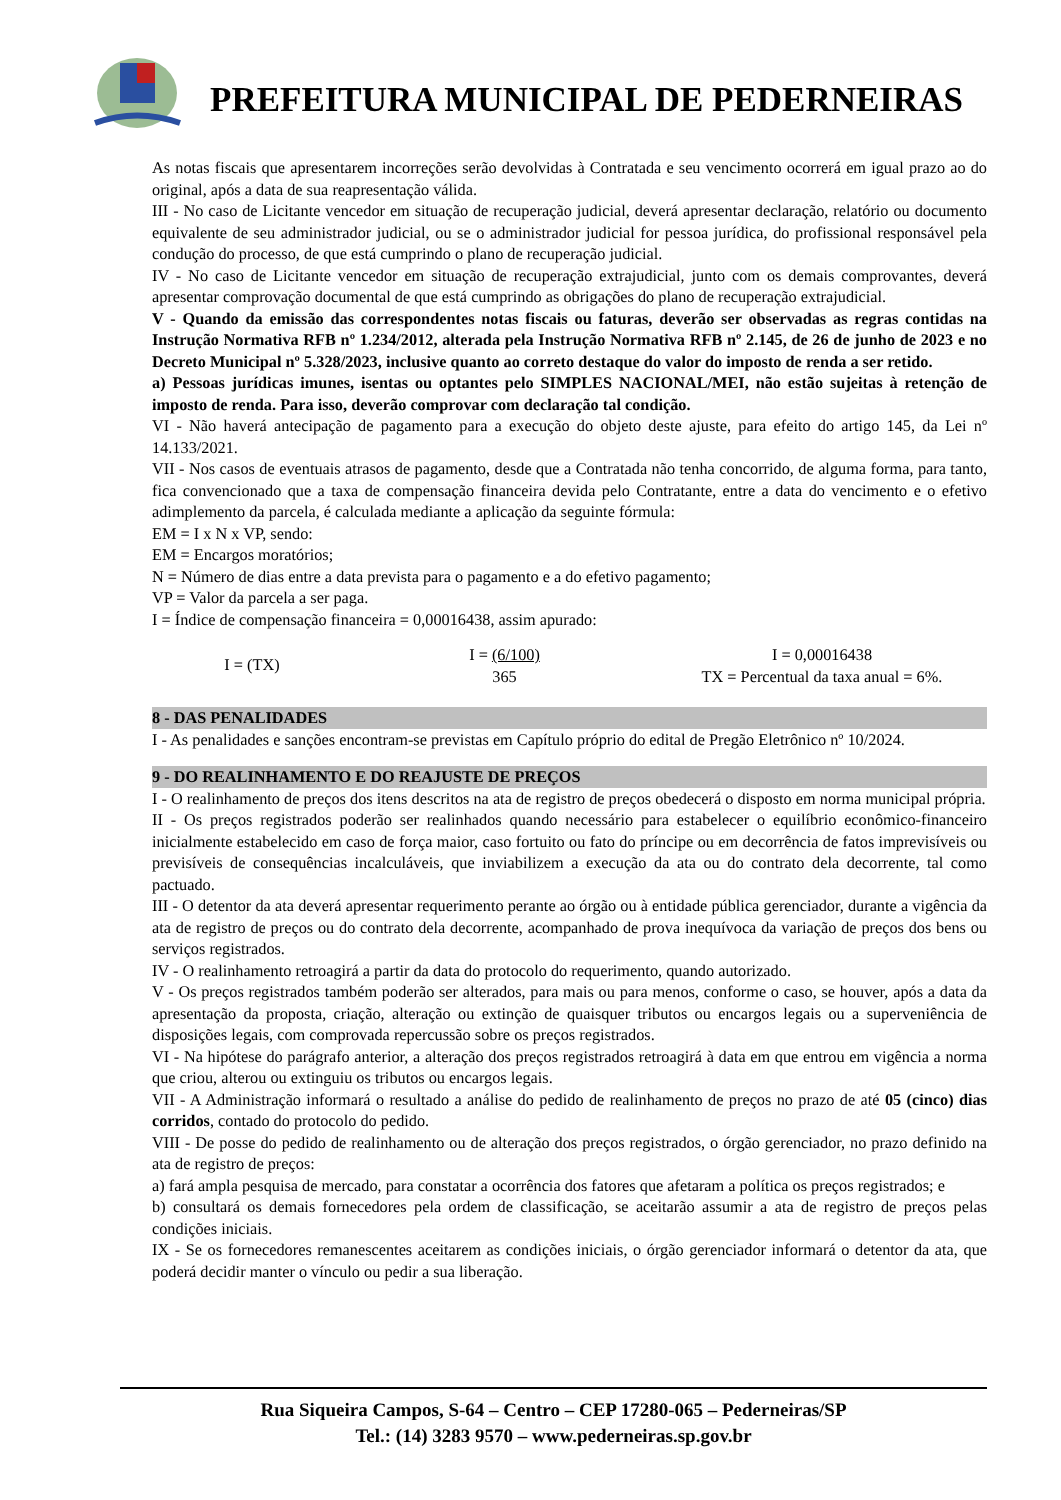PREFEITURA MUNICIPAL DE PEDERNEIRAS
As notas fiscais que apresentarem incorreções serão devolvidas à Contratada e seu vencimento ocorrerá em igual prazo ao do original, após a data de sua reapresentação válida.
III - No caso de Licitante vencedor em situação de recuperação judicial, deverá apresentar declaração, relatório ou documento equivalente de seu administrador judicial, ou se o administrador judicial for pessoa jurídica, do profissional responsável pela condução do processo, de que está cumprindo o plano de recuperação judicial.
IV - No caso de Licitante vencedor em situação de recuperação extrajudicial, junto com os demais comprovantes, deverá apresentar comprovação documental de que está cumprindo as obrigações do plano de recuperação extrajudicial.
V - Quando da emissão das correspondentes notas fiscais ou faturas, deverão ser observadas as regras contidas na Instrução Normativa RFB nº 1.234/2012, alterada pela Instrução Normativa RFB nº 2.145, de 26 de junho de 2023 e no Decreto Municipal nº 5.328/2023, inclusive quanto ao correto destaque do valor do imposto de renda a ser retido.
a) Pessoas jurídicas imunes, isentas ou optantes pelo SIMPLES NACIONAL/MEI, não estão sujeitas à retenção de imposto de renda. Para isso, deverão comprovar com declaração tal condição.
VI - Não haverá antecipação de pagamento para a execução do objeto deste ajuste, para efeito do artigo 145, da Lei nº 14.133/2021.
VII - Nos casos de eventuais atrasos de pagamento, desde que a Contratada não tenha concorrido, de alguma forma, para tanto, fica convencionado que a taxa de compensação financeira devida pelo Contratante, entre a data do vencimento e o efetivo adimplemento da parcela, é calculada mediante a aplicação da seguinte fórmula:
EM = I x N x VP, sendo:
EM = Encargos moratórios;
N = Número de dias entre a data prevista para o pagamento e a do efetivo pagamento;
VP = Valor da parcela a ser paga.
I = Índice de compensação financeira = 0,00016438, assim apurado:
I = (TX)
I = (6/100)
365
I = 0,00016438
TX = Percentual da taxa anual = 6%.
8 - DAS PENALIDADES
I - As penalidades e sanções encontram-se previstas em Capítulo próprio do edital de Pregão Eletrônico nº 10/2024.
9 - DO REALINHAMENTO E DO REAJUSTE DE PREÇOS
I - O realinhamento de preços dos itens descritos na ata de registro de preços obedecerá o disposto em norma municipal própria.
II - Os preços registrados poderão ser realinhados quando necessário para estabelecer o equilíbrio econômico-financeiro inicialmente estabelecido em caso de força maior, caso fortuito ou fato do príncipe ou em decorrência de fatos imprevisíveis ou previsíveis de consequências incalculáveis, que inviabilizem a execução da ata ou do contrato dela decorrente, tal como pactuado.
III - O detentor da ata deverá apresentar requerimento perante ao órgão ou à entidade pública gerenciador, durante a vigência da ata de registro de preços ou do contrato dela decorrente, acompanhado de prova inequívoca da variação de preços dos bens ou serviços registrados.
IV - O realinhamento retroagirá a partir da data do protocolo do requerimento, quando autorizado.
V - Os preços registrados também poderão ser alterados, para mais ou para menos, conforme o caso, se houver, após a data da apresentação da proposta, criação, alteração ou extinção de quaisquer tributos ou encargos legais ou a superveniência de disposições legais, com comprovada repercussão sobre os preços registrados.
VI - Na hipótese do parágrafo anterior, a alteração dos preços registrados retroagirá à data em que entrou em vigência a norma que criou, alterou ou extinguiu os tributos ou encargos legais.
VII - A Administração informará o resultado a análise do pedido de realinhamento de preços no prazo de até 05 (cinco) dias corridos, contado do protocolo do pedido.
VIII - De posse do pedido de realinhamento ou de alteração dos preços registrados, o órgão gerenciador, no prazo definido na ata de registro de preços:
a) fará ampla pesquisa de mercado, para constatar a ocorrência dos fatores que afetaram a política os preços registrados; e
b) consultará os demais fornecedores pela ordem de classificação, se aceitarão assumir a ata de registro de preços pelas condições iniciais.
IX - Se os fornecedores remanescentes aceitarem as condições iniciais, o órgão gerenciador informará o detentor da ata, que poderá decidir manter o vínculo ou pedir a sua liberação.
Rua Siqueira Campos, S-64 – Centro – CEP 17280-065 – Pederneiras/SP
Tel.: (14) 3283 9570 – www.pederneiras.sp.gov.br